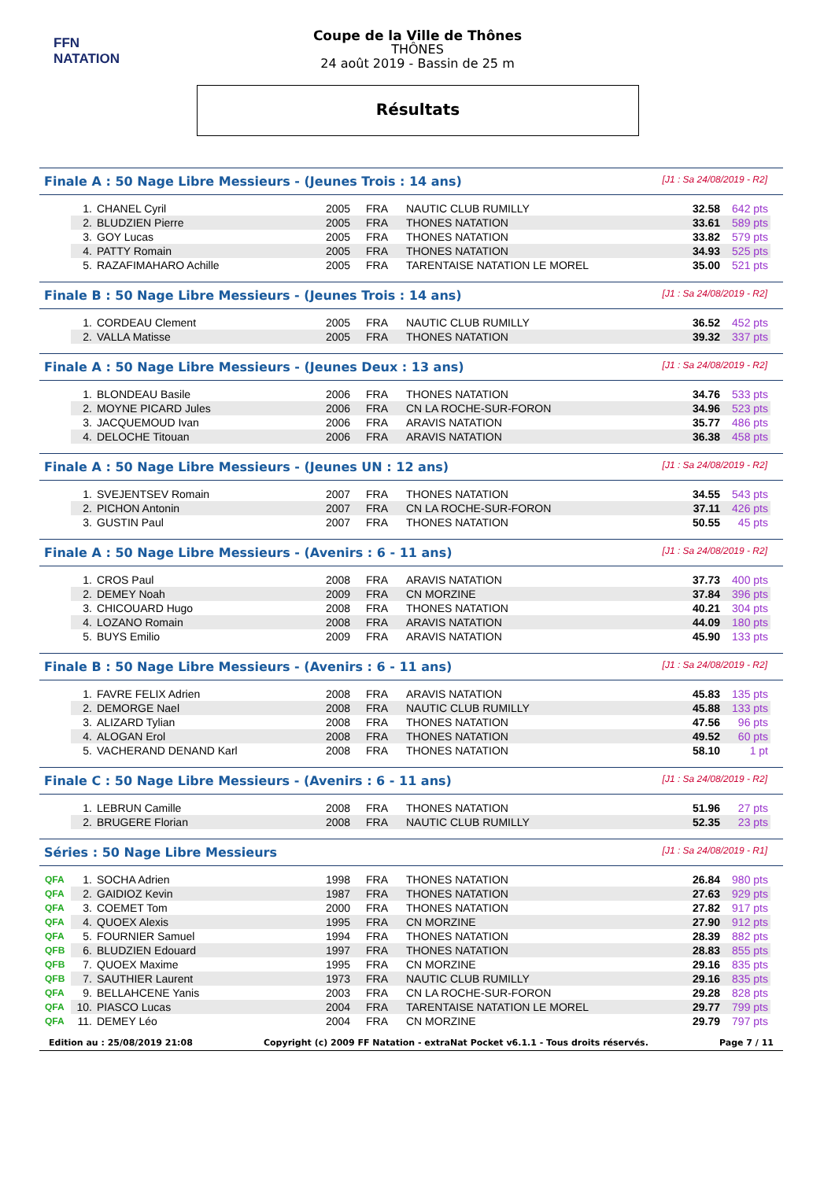FFN
NATATION
Coupe de la Ville de Thônes
THÔNES
24 août 2019 - Bassin de 25 m
Résultats
Finale A : 50 Nage Libre Messieurs - (Jeunes Trois : 14 ans) [J1 : Sa 24/08/2019 - R2]
| | 1. | CHANEL Cyril | 2005 | FRA | NAUTIC CLUB RUMILLY | 32.58 | 642 pts |
| | 2. | BLUDZIEN Pierre | 2005 | FRA | THONES NATATION | 33.61 | 589 pts |
| | 3. | GOY Lucas | 2005 | FRA | THONES NATATION | 33.82 | 579 pts |
| | 4. | PATTY Romain | 2005 | FRA | THONES NATATION | 34.93 | 525 pts |
| | 5. | RAZAFIMAHARO Achille | 2005 | FRA | TARENTAISE NATATION LE MOREL | 35.00 | 521 pts |
Finale B : 50 Nage Libre Messieurs - (Jeunes Trois : 14 ans) [J1 : Sa 24/08/2019 - R2]
| | 1. | CORDEAU Clement | 2005 | FRA | NAUTIC CLUB RUMILLY | 36.52 | 452 pts |
| | 2. | VALLA Matisse | 2005 | FRA | THONES NATATION | 39.32 | 337 pts |
Finale A : 50 Nage Libre Messieurs - (Jeunes Deux : 13 ans) [J1 : Sa 24/08/2019 - R2]
| | 1. | BLONDEAU Basile | 2006 | FRA | THONES NATATION | 34.76 | 533 pts |
| | 2. | MOYNE PICARD Jules | 2006 | FRA | CN LA ROCHE-SUR-FORON | 34.96 | 523 pts |
| | 3. | JACQUEMOUD Ivan | 2006 | FRA | ARAVIS NATATION | 35.77 | 486 pts |
| | 4. | DELOCHE Titouan | 2006 | FRA | ARAVIS NATATION | 36.38 | 458 pts |
Finale A : 50 Nage Libre Messieurs - (Jeunes UN : 12 ans) [J1 : Sa 24/08/2019 - R2]
| | 1. | SVEJENTSEV Romain | 2007 | FRA | THONES NATATION | 34.55 | 543 pts |
| | 2. | PICHON Antonin | 2007 | FRA | CN LA ROCHE-SUR-FORON | 37.11 | 426 pts |
| | 3. | GUSTIN Paul | 2007 | FRA | THONES NATATION | 50.55 | 45 pts |
Finale A : 50 Nage Libre Messieurs - (Avenirs : 6 - 11 ans) [J1 : Sa 24/08/2019 - R2]
| | 1. | CROS Paul | 2008 | FRA | ARAVIS NATATION | 37.73 | 400 pts |
| | 2. | DEMEY Noah | 2009 | FRA | CN MORZINE | 37.84 | 396 pts |
| | 3. | CHICOUARD Hugo | 2008 | FRA | THONES NATATION | 40.21 | 304 pts |
| | 4. | LOZANO Romain | 2008 | FRA | ARAVIS NATATION | 44.09 | 180 pts |
| | 5. | BUYS Emilio | 2009 | FRA | ARAVIS NATATION | 45.90 | 133 pts |
Finale B : 50 Nage Libre Messieurs - (Avenirs : 6 - 11 ans) [J1 : Sa 24/08/2019 - R2]
| | 1. | FAVRE FELIX Adrien | 2008 | FRA | ARAVIS NATATION | 45.83 | 135 pts |
| | 2. | DEMORGE Nael | 2008 | FRA | NAUTIC CLUB RUMILLY | 45.88 | 133 pts |
| | 3. | ALIZARD Tylian | 2008 | FRA | THONES NATATION | 47.56 | 96 pts |
| | 4. | ALOGAN Erol | 2008 | FRA | THONES NATATION | 49.52 | 60 pts |
| | 5. | VACHERAND DENAND Karl | 2008 | FRA | THONES NATATION | 58.10 | 1 pt |
Finale C : 50 Nage Libre Messieurs - (Avenirs : 6 - 11 ans) [J1 : Sa 24/08/2019 - R2]
| | 1. | LEBRUN Camille | 2008 | FRA | THONES NATATION | 51.96 | 27 pts |
| | 2. | BRUGERE Florian | 2008 | FRA | NAUTIC CLUB RUMILLY | 52.35 | 23 pts |
Séries : 50 Nage Libre Messieurs [J1 : Sa 24/08/2019 - R1]
| QFA | 1. | SOCHA Adrien | 1998 | FRA | THONES NATATION | 26.84 | 980 pts |
| QFA | 2. | GAIDIOZ Kevin | 1987 | FRA | THONES NATATION | 27.63 | 929 pts |
| QFA | 3. | COEMET Tom | 2000 | FRA | THONES NATATION | 27.82 | 917 pts |
| QFA | 4. | QUOEX Alexis | 1995 | FRA | CN MORZINE | 27.90 | 912 pts |
| QFA | 5. | FOURNIER Samuel | 1994 | FRA | THONES NATATION | 28.39 | 882 pts |
| QFB | 6. | BLUDZIEN Edouard | 1997 | FRA | THONES NATATION | 28.83 | 855 pts |
| QFB | 7. | QUOEX Maxime | 1995 | FRA | CN MORZINE | 29.16 | 835 pts |
| QFB | 7. | SAUTHIER Laurent | 1973 | FRA | NAUTIC CLUB RUMILLY | 29.16 | 835 pts |
| QFA | 9. | BELLAHCENE Yanis | 2003 | FRA | CN LA ROCHE-SUR-FORON | 29.28 | 828 pts |
| QFA | 10. | PIASCO Lucas | 2004 | FRA | TARENTAISE NATATION LE MOREL | 29.77 | 799 pts |
| QFA | 11. | DEMEY Léo | 2004 | FRA | CN MORZINE | 29.79 | 797 pts |
Edition au : 25/08/2019 21:08 Copyright (c) 2009 FF Natation - extraNat Pocket v6.1.1 - Tous droits réservés. Page 7 / 11